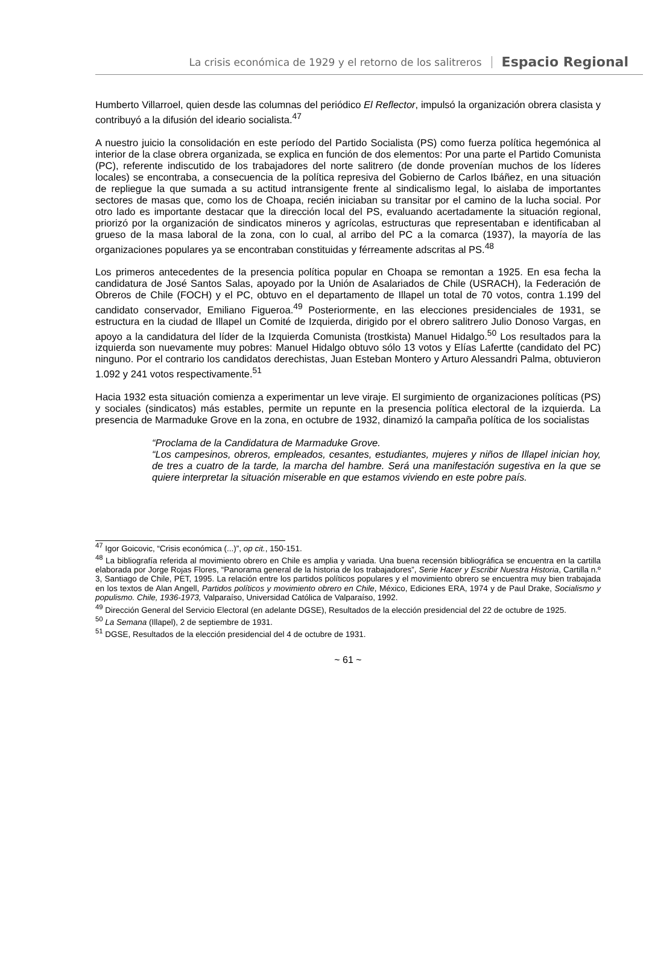La crisis económica de 1929 y el retorno de los salitreros Espacio Regional
Humberto Villarroel, quien desde las columnas del periódico El Reflector, impulsó la organización obrera clasista y contribuyó a la difusión del ideario socialista.<sup>47</sup>
A nuestro juicio la consolidación en este período del Partido Socialista (PS) como fuerza política hegemónica al interior de la clase obrera organizada, se explica en función de dos elementos: Por una parte el Partido Comunista (PC), referente indiscutido de los trabajadores del norte salitrero (de donde provenían muchos de los líderes locales) se encontraba, a consecuencia de la política represiva del Gobierno de Carlos Ibáñez, en una situación de repliegue la que sumada a su actitud intransigente frente al sindicalismo legal, lo aislaba de importantes sectores de masas que, como los de Choapa, recién iniciaban su transitar por el camino de la lucha social. Por otro lado es importante destacar que la dirección local del PS, evaluando acertadamente la situación regional, priorizó por la organización de sindicatos mineros y agrícolas, estructuras que representaban e identificaban al grueso de la masa laboral de la zona, con lo cual, al arribo del PC a la comarca (1937), la mayoría de las organizaciones populares ya se encontraban constituidas y férreamente adscritas al PS.<sup>48</sup>
Los primeros antecedentes de la presencia política popular en Choapa se remontan a 1925. En esa fecha la candidatura de José Santos Salas, apoyado por la Unión de Asalariados de Chile (USRACH), la Federación de Obreros de Chile (FOCH) y el PC, obtuvo en el departamento de Illapel un total de 70 votos, contra 1.199 del candidato conservador, Emiliano Figueroa.<sup>49</sup> Posteriormente, en las elecciones presidenciales de 1931, se estructura en la ciudad de Illapel un Comité de Izquierda, dirigido por el obrero salitrero Julio Donoso Vargas, en apoyo a la candidatura del líder de la Izquierda Comunista (trostkista) Manuel Hidalgo.<sup>50</sup> Los resultados para la izquierda son nuevamente muy pobres: Manuel Hidalgo obtuvo sólo 13 votos y Elías Lafertte (candidato del PC) ninguno. Por el contrario los candidatos derechistas, Juan Esteban Montero y Arturo Alessandri Palma, obtuvieron 1.092 y 241 votos respectivamente.<sup>51</sup>
Hacia 1932 esta situación comienza a experimentar un leve viraje. El surgimiento de organizaciones políticas (PS) y sociales (sindicatos) más estables, permite un repunte en la presencia política electoral de la izquierda. La presencia de Marmaduke Grove en la zona, en octubre de 1932, dinamizó la campaña política de los socialistas
“Proclama de la Candidatura de Marmaduke Grove.
“Los campesinos, obreros, empleados, cesantes, estudiantes, mujeres y niños de Illapel inician hoy, de tres a cuatro de la tarde, la marcha del hambre. Será una manifestación sugestiva en la que se quiere interpretar la situación miserable en que estamos viviendo en este pobre país.
<sup>47</sup> Igor Goicovic, “Crisis económica (...)”, op cit., 150-151.
<sup>48</sup> La bibliografía referida al movimiento obrero en Chile es amplia y variada. Una buena recensión bibliográfica se encuentra en la cartilla elaborada por Jorge Rojas Flores, “Panorama general de la historia de los trabajadores”, Serie Hacer y Escribir Nuestra Historia, Cartilla n.º 3, Santiago de Chile, PET, 1995. La relación entre los partidos políticos populares y el movimiento obrero se encuentra muy bien trabajada en los textos de Alan Angell, Partidos políticos y movimiento obrero en Chile, México, Ediciones ERA, 1974 y de Paul Drake, Socialismo y populismo. Chile, 1936-1973, Valparaíso, Universidad Católica de Valparaíso, 1992.
<sup>49</sup> Dirección General del Servicio Electoral (en adelante DGSE), Resultados de la elección presidencial del 22 de octubre de 1925.
<sup>50</sup> La Semana (Illapel), 2 de septiembre de 1931.
<sup>51</sup> DGSE, Resultados de la elección presidencial del 4 de octubre de 1931.
~ 61 ~